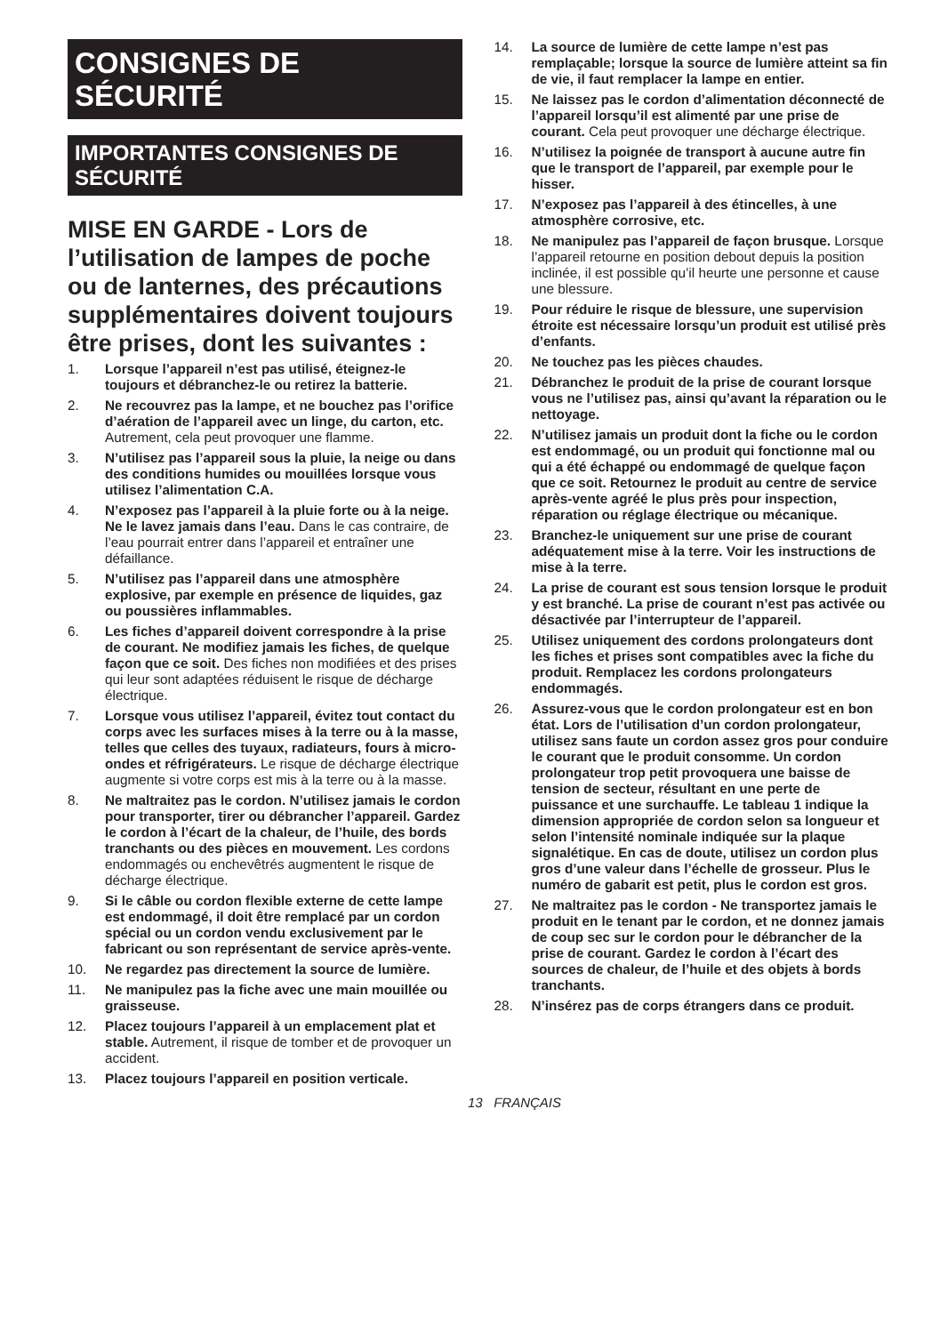CONSIGNES DE
SÉCURITÉ
IMPORTANTES CONSIGNES DE SÉCURITÉ
MISE EN GARDE - Lors de l’utilisation de lampes de poche ou de lanternes, des précautions supplémentaires doivent toujours être prises, dont les suivantes :
1. Lorsque l’appareil n’est pas utilisé, éteignez-le toujours et débranchez-le ou retirez la batterie.
2. Ne recouvrez pas la lampe, et ne bouchez pas l’orifice d’aération de l’appareil avec un linge, du carton, etc. Autrement, cela peut provoquer une flamme.
3. N’utilisez pas l’appareil sous la pluie, la neige ou dans des conditions humides ou mouillées lorsque vous utilisez l’alimentation C.A.
4. N’exposez pas l’appareil à la pluie forte ou à la neige. Ne le lavez jamais dans l’eau. Dans le cas contraire, de l’eau pourrait entrer dans l’appareil et entraîner une défaillance.
5. N’utilisez pas l’appareil dans une atmosphère explosive, par exemple en présence de liquides, gaz ou poussières inflammables.
6. Les fiches d’appareil doivent correspondre à la prise de courant. Ne modifiez jamais les fiches, de quelque façon que ce soit. Des fiches non modifiées et des prises qui leur sont adaptées réduisent le risque de décharge électrique.
7. Lorsque vous utilisez l’appareil, évitez tout contact du corps avec les surfaces mises à la terre ou à la masse, telles que celles des tuyaux, radiateurs, fours à micro-ondes et réfrigérateurs. Le risque de décharge électrique augmente si votre corps est mis à la terre ou à la masse.
8. Ne maltraitez pas le cordon. N’utilisez jamais le cordon pour transporter, tirer ou débrancher l’appareil. Gardez le cordon à l’écart de la chaleur, de l’huile, des bords tranchants ou des pièces en mouvement. Les cordons endommagés ou enchevêtrés augmentent le risque de décharge électrique.
9. Si le câble ou cordon flexible externe de cette lampe est endommagé, il doit être remplacé par un cordon spécial ou un cordon vendu exclusivement par le fabricant ou son représentant de service après-vente.
10. Ne regardez pas directement la source de lumière.
11. Ne manipulez pas la fiche avec une main mouillée ou graisseuse.
12. Placez toujours l’appareil à un emplacement plat et stable. Autrement, il risque de tomber et de provoquer un accident.
13. Placez toujours l’appareil en position verticale.
14. La source de lumière de cette lampe n’est pas remplaçable; lorsque la source de lumière atteint sa fin de vie, il faut remplacer la lampe en entier.
15. Ne laissez pas le cordon d’alimentation déconnecté de l’appareil lorsqu’il est alimenté par une prise de courant. Cela peut provoquer une décharge électrique.
16. N’utilisez la poignée de transport à aucune autre fin que le transport de l’appareil, par exemple pour le hisser.
17. N’exposez pas l’appareil à des étincelles, à une atmosphère corrosive, etc.
18. Ne manipulez pas l’appareil de façon brusque. Lorsque l’appareil retourne en position debout depuis la position inclinée, il est possible qu’il heurte une personne et cause une blessure.
19. Pour réduire le risque de blessure, une supervision étroite est nécessaire lorsqu’un produit est utilisé près d’enfants.
20. Ne touchez pas les pièces chaudes.
21. Débranchez le produit de la prise de courant lorsque vous ne l’utilisez pas, ainsi qu’avant la réparation ou le nettoyage.
22. N’utilisez jamais un produit dont la fiche ou le cordon est endommagé, ou un produit qui fonctionne mal ou qui a été échappé ou endommagé de quelque façon que ce soit. Retournez le produit au centre de service après-vente agréé le plus près pour inspection, réparation ou réglage électrique ou mécanique.
23. Branchez-le uniquement sur une prise de courant adéquatement mise à la terre. Voir les instructions de mise à la terre.
24. La prise de courant est sous tension lorsque le produit y est branché. La prise de courant n’est pas activée ou désactivée par l’interrupteur de l’appareil.
25. Utilisez uniquement des cordons prolongateurs dont les fiches et prises sont compatibles avec la fiche du produit. Remplacez les cordons prolongateurs endommagés.
26. Assurez-vous que le cordon prolongateur est en bon état. Lors de l’utilisation d’un cordon prolongateur, utilisez sans faute un cordon assez gros pour conduire le courant que le produit consomme. Un cordon prolongateur trop petit provoquera une baisse de tension de secteur, résultant en une perte de puissance et une surchauffe. Le tableau 1 indique la dimension appropriée de cordon selon sa longueur et selon l’intensité nominale indiquée sur la plaque signalétique. En cas de doute, utilisez un cordon plus gros d’une valeur dans l’échelle de grosseur. Plus le numéro de gabarit est petit, plus le cordon est gros.
27. Ne maltraitez pas le cordon - Ne transportez jamais le produit en le tenant par le cordon, et ne donnez jamais de coup sec sur le cordon pour le débrancher de la prise de courant. Gardez le cordon à l’écart des sources de chaleur, de l’huile et des objets à bords tranchants.
28. N’insérez pas de corps étrangers dans ce produit.
13 FRANÇAIS